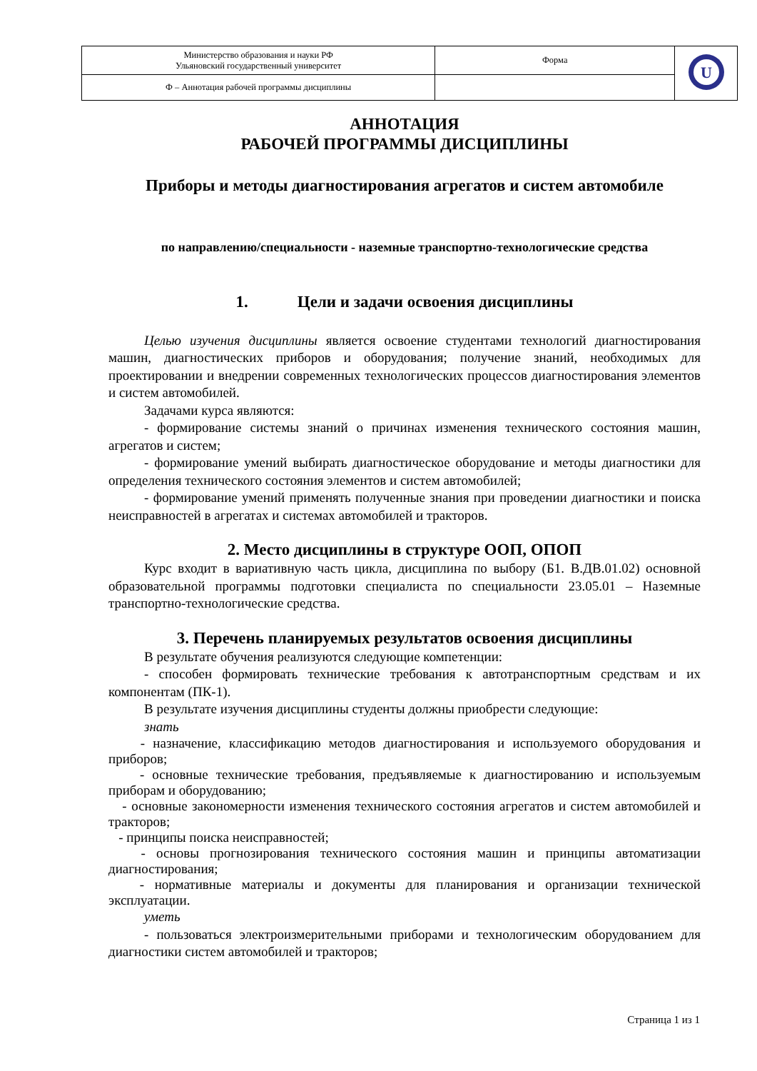| Министерство образования и науки РФ Ульяновский государственный университет | Форма | U |
| Ф – Аннотация рабочей программы дисциплины | | |
АННОТАЦИЯ
РАБОЧЕЙ ПРОГРАММЫ ДИСЦИПЛИНЫ
Приборы и методы диагностирования агрегатов и систем автомобиле
по направлению/специальности - наземные транспортно-технологические средства
1. Цели и задачи освоения дисциплины
Целью изучения дисциплины является освоение студентами технологий диагностирования машин, диагностических приборов и оборудования; получение знаний, необходимых для проектировании и внедрении современных технологических процессов диагностирования элементов и систем автомобилей.
Задачами курса являются:
- формирование системы знаний о причинах изменения технического состояния машин, агрегатов и систем;
- формирование умений выбирать диагностическое оборудование и методы диагностики для определения технического состояния элементов и систем автомобилей;
- формирование умений применять полученные знания при проведении диагностики и поиска неисправностей в агрегатах и системах автомобилей и тракторов.
2. Место дисциплины в структуре ООП, ОПОП
Курс входит в вариативную часть цикла, дисциплина по выбору (Б1. В.ДВ.01.02) основной образовательной программы подготовки специалиста по специальности 23.05.01 – Наземные транспортно-технологические средства.
3. Перечень планируемых результатов освоения дисциплины
В результате обучения реализуются следующие компетенции:
- способен формировать технические требования к автотранспортным средствам и их компонентам (ПК-1).
В результате изучения дисциплины студенты должны приобрести следующие:
знать
- назначение, классификацию методов диагностирования и используемого оборудования и приборов;
- основные технические требования, предъявляемые к диагностированию и используемым приборам и оборудованию;
- основные закономерности изменения технического состояния агрегатов и систем автомобилей и тракторов;
- принципы поиска неисправностей;
- основы прогнозирования технического состояния машин и принципы автоматизации диагностирования;
- нормативные материалы и документы для планирования и организации технической эксплуатации.
уметь
- пользоваться электроизмерительными приборами и технологическим оборудованием для диагностики систем автомобилей и тракторов;
Страница 1 из 1